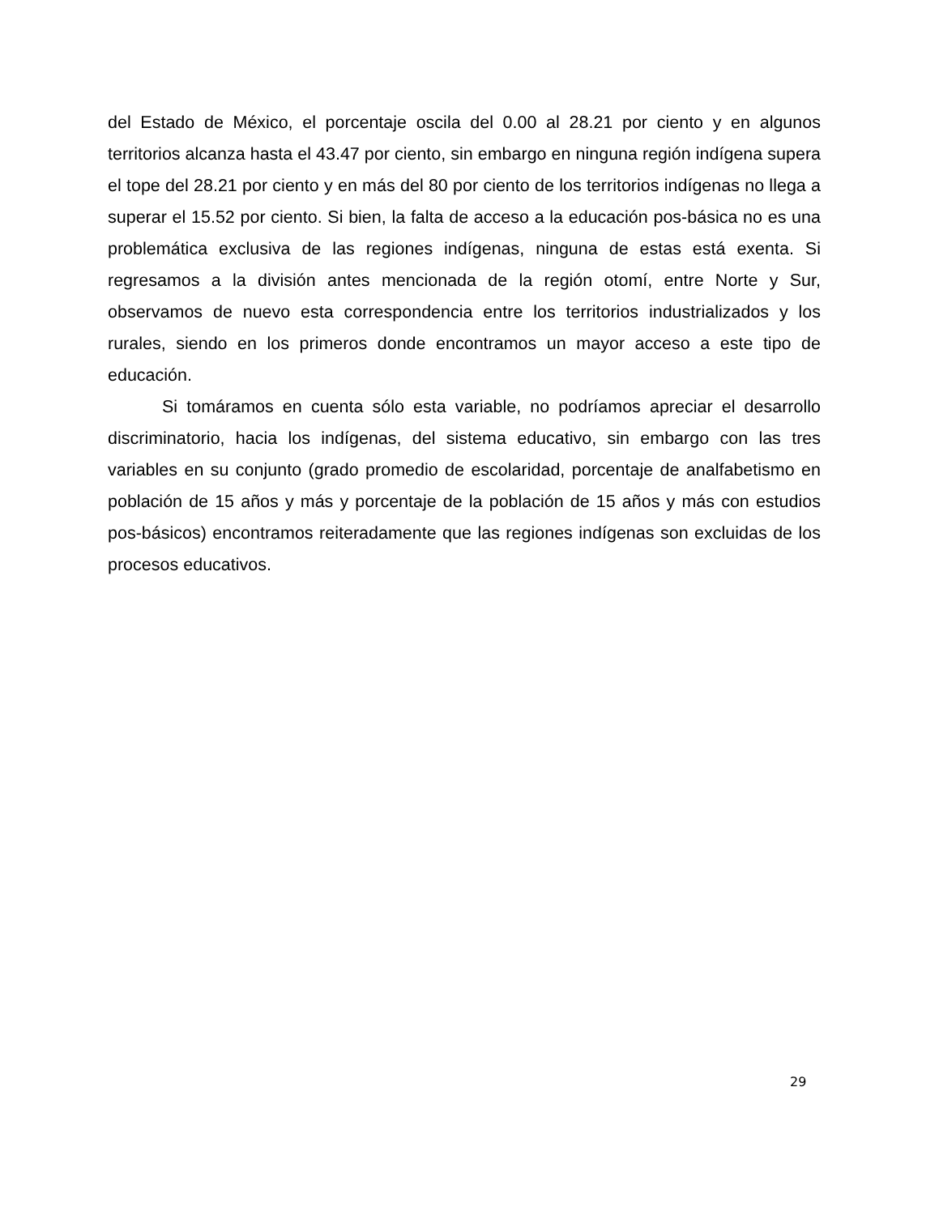del Estado de México, el porcentaje oscila del 0.00 al 28.21 por ciento y en algunos territorios alcanza hasta el 43.47 por ciento, sin embargo en ninguna región indígena supera el tope del 28.21 por ciento y en más del 80 por ciento de los territorios indígenas no llega a superar el 15.52 por ciento. Si bien, la falta de acceso a la educación pos-básica no es una problemática exclusiva de las regiones indígenas, ninguna de estas está exenta. Si regresamos a la división antes mencionada de la región otomí, entre Norte y Sur, observamos de nuevo esta correspondencia entre los territorios industrializados y los rurales, siendo en los primeros donde encontramos un mayor acceso a este tipo de educación.
Si tomáramos en cuenta sólo esta variable, no podríamos apreciar el desarrollo discriminatorio, hacia los indígenas, del sistema educativo, sin embargo con las tres variables en su conjunto (grado promedio de escolaridad, porcentaje de analfabetismo en población de 15 años y más y porcentaje de la población de 15 años y más con estudios pos-básicos) encontramos reiteradamente que las regiones indígenas son excluidas de los procesos educativos.
29